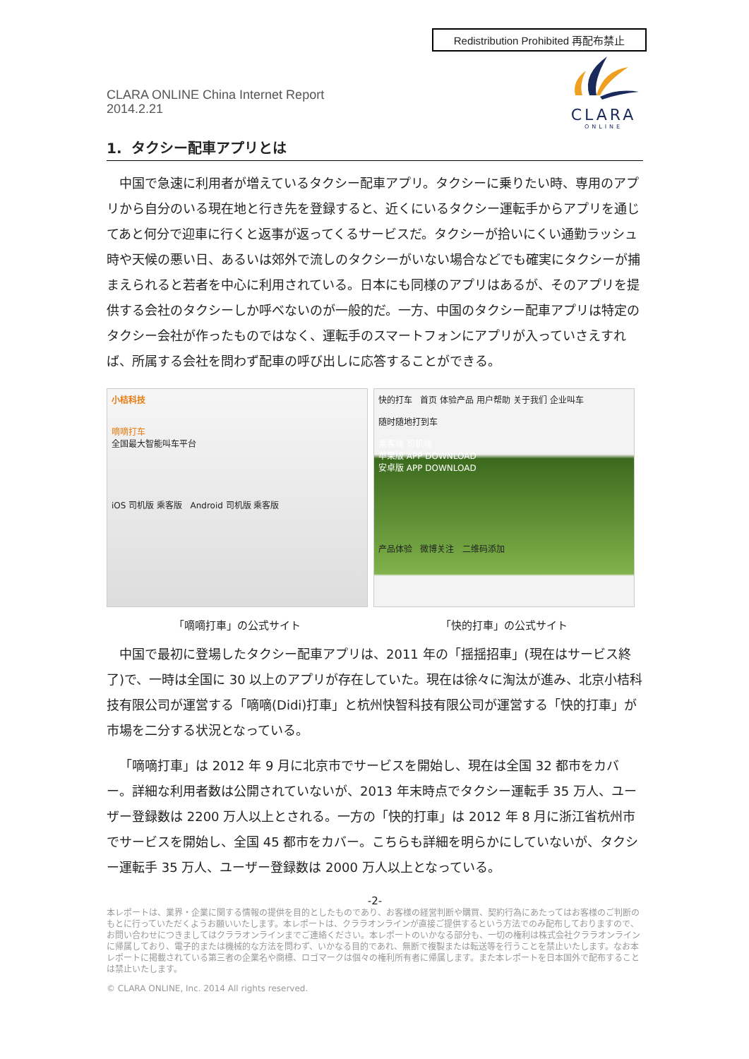Redistribution Prohibited 再配布禁止
CLARA
ONLINE
CLARA ONLINE China Internet Report
2014.2.21
1. タクシー配車アプリとは
中国で急速に利用者が増えているタクシー配車アプリ。タクシーに乗りたい時、専用のアプリから自分のいる現在地と行き先を登録すると、近くにいるタクシー運転手からアプリを通じてあと何分で迎車に行くと返事が返ってくるサービスだ。タクシーが拾いにくい通勤ラッシュ時や天候の悪い日、あるいは郊外で流しのタクシーがいない場合などでも確実にタクシーが捕まえられると若者を中心に利用されている。日本にも同様のアプリはあるが、そのアプリを提供する会社のタクシーしか呼べないのが一般的だ。一方、中国のタクシー配車アプリは特定のタクシー会社が作ったものではなく、運転手のスマートフォンにアプリが入っていさえすれば、所属する会社を問わず配車の呼び出しに応答することができる。
小桔科技
嘀嘀打车
全国最大智能叫车平台
iOS 司机版 乘客版 Android 司机版 乘客版
「嘀嘀打車」の公式サイト
快的打车 首页 体验产品 用户帮助 关于我们 企业叫车
随时随地打到车
乘客端 司机端
苹果版 APP DOWNLOAD
安卓版 APP DOWNLOAD
产品体验 微博关注 二维码添加
「快的打車」の公式サイト
中国で最初に登場したタクシー配車アプリは、2011 年の「揺揺招車」(現在はサービス終了)で、一時は全国に 30 以上のアプリが存在していた。現在は徐々に淘汰が進み、北京小桔科技有限公司が運営する「嘀嘀(Didi)打車」と杭州快智科技有限公司が運営する「快的打車」が市場を二分する状況となっている。
「嘀嘀打車」は 2012 年 9 月に北京市でサービスを開始し、現在は全国 32 都市をカバー。詳細な利用者数は公開されていないが、2013 年末時点でタクシー運転手 35 万人、ユーザー登録数は 2200 万人以上とされる。一方の「快的打車」は 2012 年 8 月に浙江省杭州市でサービスを開始し、全国 45 都市をカバー。こちらも詳細を明らかにしていないが、タクシー運転手 35 万人、ユーザー登録数は 2000 万人以上となっている。
-2-
本レポートは、業界・企業に関する情報の提供を目的としたものであり、お客様の経営判断や購買、契約行為にあたってはお客様のご判断のもとに行っていただくようお願いいたします。本レポートは、クララオンラインが直接ご提供するという方法でのみ配布しておりますので、お問い合わせにつきましてはクララオンラインまでご連絡ください。本レポートのいかなる部分も、一切の権利は株式会社クララオンラインに帰属しており、電子的または機械的な方法を問わず、いかなる目的であれ、無断で複製または転送等を行うことを禁止いたします。なお本レポートに掲載されている第三者の企業名や商標、ロゴマークは個々の権利所有者に帰属します。また本レポートを日本国外で配布することは禁止いたします。
© CLARA ONLINE, Inc. 2014 All rights reserved.